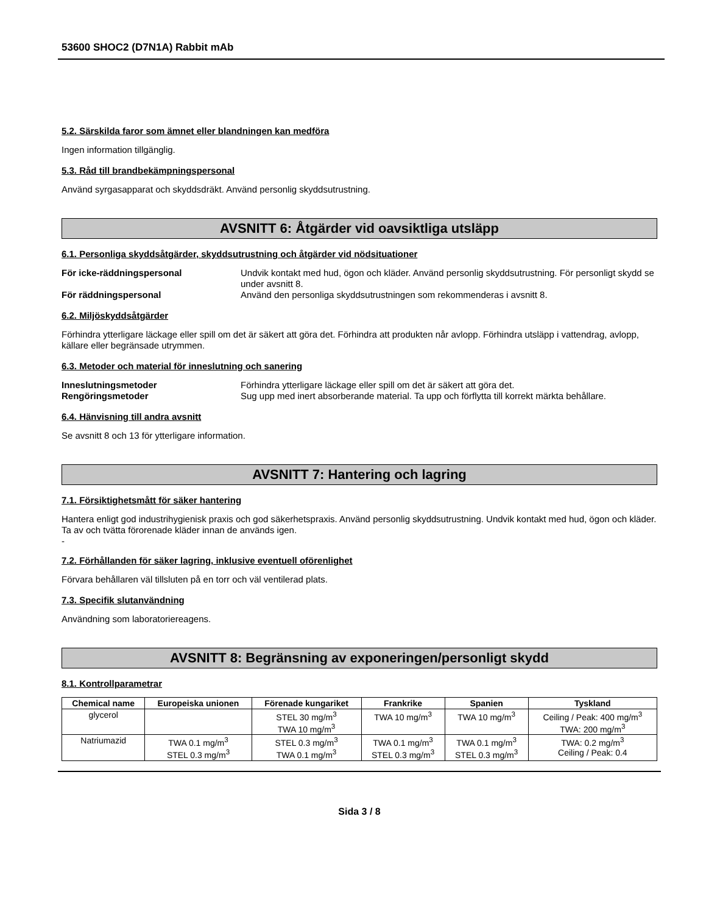53600 SHOC2 (D7N1A) Rabbit mAb
5.2. Särskilda faror som ämnet eller blandningen kan medföra
Ingen information tillgänglig.
5.3. Råd till brandbekämpningspersonal
Använd syrgasapparat och skyddsdräkt. Använd personlig skyddsutrustning.
AVSNITT 6: Åtgärder vid oavsiktliga utsläpp
6.1. Personliga skyddsåtgärder, skyddsutrustning och åtgärder vid nödsituationer
För icke-räddningspersonal Undvik kontakt med hud, ögon och kläder. Använd personlig skyddsutrustning. För personligt skydd se under avsnitt 8.
För räddningspersonal Använd den personliga skyddsutrustningen som rekommenderas i avsnitt 8.
6.2. Miljöskyddsåtgärder
Förhindra ytterligare läckage eller spill om det är säkert att göra det. Förhindra att produkten når avlopp. Förhindra utsläpp i vattendrag, avlopp, källare eller begränsade utrymmen.
6.3. Metoder och material för inneslutning och sanering
Inneslutningsmetoder Förhindra ytterligare läckage eller spill om det är säkert att göra det.
Rengöringsmetoder Sug upp med inert absorberande material. Ta upp och förflytta till korrekt märkta behållare.
6.4. Hänvisning till andra avsnitt
Se avsnitt 8 och 13 för ytterligare information.
AVSNITT 7: Hantering och lagring
7.1. Försiktighetsmått för säker hantering
Hantera enligt god industrihygienisk praxis och god säkerhetspraxis. Använd personlig skyddsutrustning. Undvik kontakt med hud, ögon och kläder. Ta av och tvätta förorenade kläder innan de används igen.
-
7.2. Förhållanden för säker lagring, inklusive eventuell oförenlighet
Förvara behållaren väl tillsluten på en torr och väl ventilerad plats.
7.3. Specifik slutanvändning
Användning som laboratoriereagens.
AVSNITT 8: Begränsning av exponeringen/personligt skydd
8.1. Kontrollparametrar
| Chemical name | Europeiska unionen | Förenade kungariket | Frankrike | Spanien | Tyskland |
| --- | --- | --- | --- | --- | --- |
| glycerol | | STEL 30 mg/m<sup>3</sup> TWA 10 mg/m<sup>3</sup> | TWA 10 mg/m<sup>3</sup> | TWA 10 mg/m<sup>3</sup> | Ceiling / Peak: 400 mg/m<sup>3</sup> TWA: 200 mg/m<sup>3</sup> |
| Natriumazid | TWA 0.1 mg/m<sup>3</sup> STEL 0.3 mg/m<sup>3</sup> | STEL 0.3 mg/m<sup>3</sup> TWA 0.1 mg/m<sup>3</sup> | TWA 0.1 mg/m<sup>3</sup> STEL 0.3 mg/m<sup>3</sup> | TWA 0.1 mg/m<sup>3</sup> STEL 0.3 mg/m<sup>3</sup> | TWA: 0.2 mg/m<sup>3</sup> Ceiling / Peak: 0.4 |
Sida 3 / 8